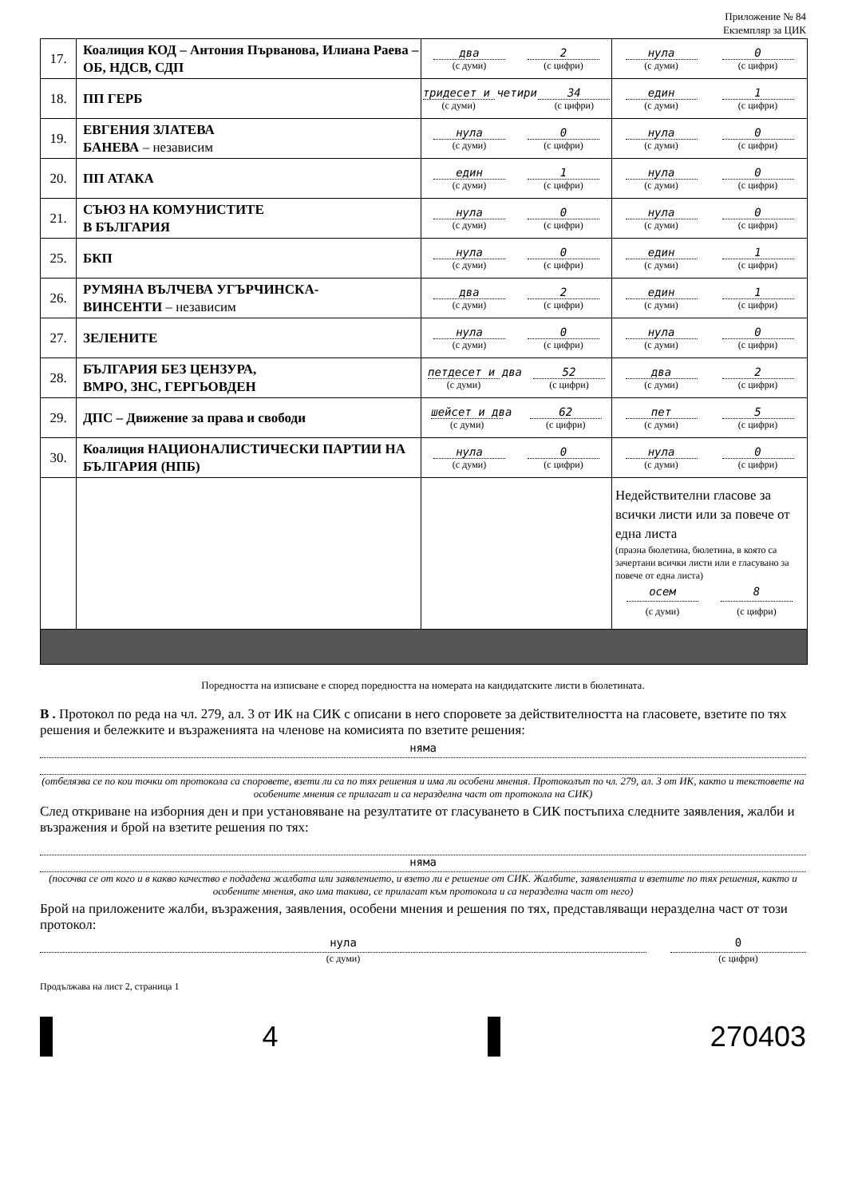Приложение № 84
Екземпляр за ЦИК
| 17. | Коалиция КОД – Антония Първанова, Илиана Раева – ОБ, НДСВ, СДП | два (с думи) 2 (с цифри) | нула (с думи) 0 (с цифри) |
| 18. | ПП ГЕРБ | тридесет и четири (с думи) 34 (с цифри) | един (с думи) 1 (с цифри) |
| 19. | ЕВГЕНИЯ ЗЛАТЕВА БАНЕВА – независим | нула (с думи) 0 (с цифри) | нула (с думи) 0 (с цифри) |
| 20. | ПП АТАКА | един (с думи) 1 (с цифри) | нула (с думи) 0 (с цифри) |
| 21. | СЪЮЗ НА КОМУНИСТИТЕ В БЪЛГАРИЯ | нула (с думи) 0 (с цифри) | нула (с думи) 0 (с цифри) |
| 25. | БКП | нула (с думи) 0 (с цифри) | един (с думи) 1 (с цифри) |
| 26. | РУМЯНА ВЪЛЧЕВА УГЪРЧИНСКА- ВИНСЕНТИ – независим | два (с думи) 2 (с цифри) | един (с думи) 1 (с цифри) |
| 27. | ЗЕЛЕНИТЕ | нула (с думи) 0 (с цифри) | нула (с думи) 0 (с цифри) |
| 28. | БЪЛГАРИЯ БЕЗ ЦЕНЗУРА, ВМРО, ЗНС, ГЕРГЬОВДЕН | петдесет и два (с думи) 52 (с цифри) | два (с думи) 2 (с цифри) |
| 29. | ДПС – Движение за права и свободи | шейсет и два (с думи) 62 (с цифри) | пет (с думи) 5 (с цифри) |
| 30. | Коалиция НАЦИОНАЛИСТИЧЕСКИ ПАРТИИ НА БЪЛГАРИЯ (НПБ) | нула (с думи) 0 (с цифри) | нула (с думи) 0 (с цифри) |
| | | | Недействителни гласове за всички листи или за повече от една листа (празна бюлетина, бюлетина, в която са зачертани всички листи или е гласувано за повече от една листа) осем (с думи) 8 (с цифри) |
Поредността на изписване е според поредността на номерата на кандидатските листи в бюлетината.
В . Протокол по реда на чл. 279, ал. 3 от ИК на СИК с описани в него споровете за действителността на гласовете, взетите по тях решения и бележките и възраженията на членове на комисията по взетите решения:
няма
(отбелязва се по кои точки от протокола са споровете, взети ли са по тях решения и има ли особени мнения. Протоколът по чл. 279, ал. 3 от ИК, както и текстовете на особените мнения се прилагат и са неразделна част от протокола на СИК)
След откриване на изборния ден и при установяване на резултатите от гласуването в СИК постъпиха следните заявления, жалби и възражения и брой на взетите решения по тях:
няма
(посочва се от кого и в какво качество е подадена жалбата или заявлението, и взето ли е решение от СИК. Жалбите, заявленията и взетите по тях решения, както и особените мнения, ако има такива, се прилагат към протокола и са неразделна част от него)
Брой на приложените жалби, възражения, заявления, особени мнения и решения по тях, представляващи неразделна част от този протокол:
нула
(с думи)
0
(с цифри)
Продължава на лист 2, страница 1
4 270403